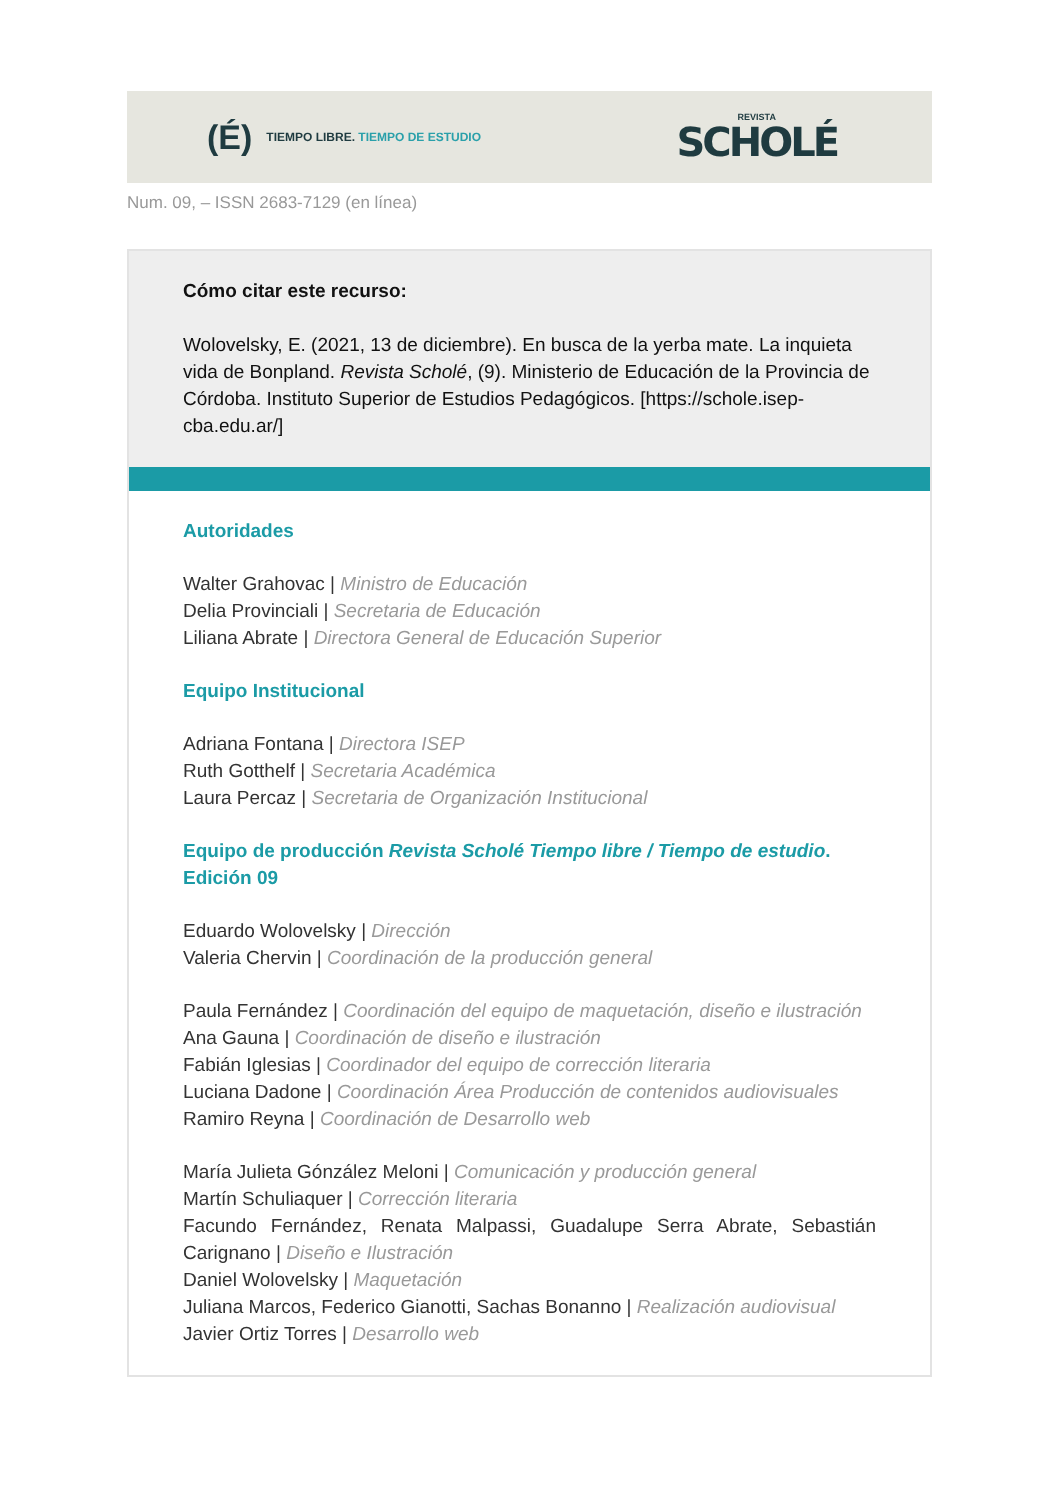(É)
TIEMPO LIBRE. TIEMPO DE ESTUDIO
REVISTA
SCHOLÉ
Num. 09, – ISSN 2683-7129 (en línea)
Cómo citar este recurso:
Wolovelsky, E. (2021, 13 de diciembre). En busca de la yerba mate. La inquieta vida de Bonpland. Revista Scholé, (9). Ministerio de Educación de la Provincia de Córdoba. Instituto Superior de Estudios Pedagógicos. [https://schole.isep-cba.edu.ar/]
Autoridades
Walter Grahovac | Ministro de Educación
Delia Provinciali | Secretaria de Educación
Liliana Abrate | Directora General de Educación Superior
Equipo Institucional
Adriana Fontana | Directora ISEP
Ruth Gotthelf | Secretaria Académica
Laura Percaz | Secretaria de Organización Institucional
Equipo de producción Revista Scholé Tiempo libre / Tiempo de estudio. Edición 09
Eduardo Wolovelsky | Dirección
Valeria Chervin | Coordinación de la producción general
Paula Fernández | Coordinación del equipo de maquetación, diseño e ilustración
Ana Gauna | Coordinación de diseño e ilustración
Fabián Iglesias | Coordinador del equipo de corrección literaria
Luciana Dadone | Coordinación Área Producción de contenidos audiovisuales
Ramiro Reyna | Coordinación de Desarrollo web
María Julieta Gónzález Meloni | Comunicación y producción general
Martín Schuliaquer | Corrección literaria
Facundo Fernández, Renata Malpassi, Guadalupe Serra Abrate, Sebastián Carignano | Diseño e Ilustración
Daniel Wolovelsky | Maquetación
Juliana Marcos, Federico Gianotti, Sachas Bonanno | Realización audiovisual
Javier Ortiz Torres | Desarrollo web